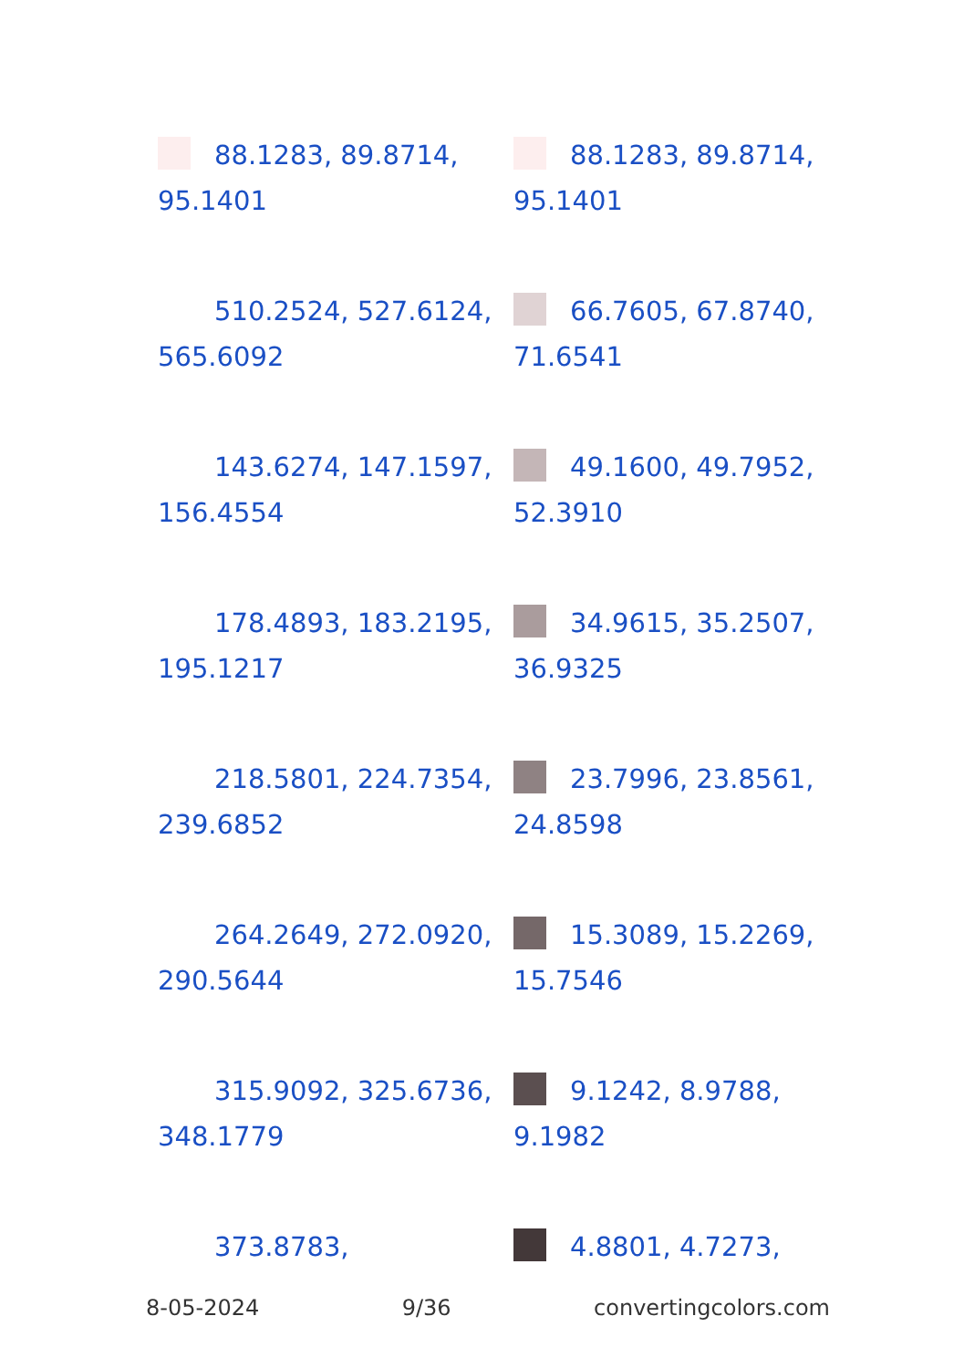88.1283, 89.8714, 95.1401
88.1283, 89.8714, 95.1401
510.2524, 527.6124, 565.6092
66.7605, 67.8740, 71.6541
143.6274, 147.1597, 156.4554
49.1600, 49.7952, 52.3910
178.4893, 183.2195, 195.1217
34.9615, 35.2507, 36.9325
218.5801, 224.7354, 239.6852
23.7996, 23.8561, 24.8598
264.2649, 272.0920, 290.5644
15.3089, 15.2269, 15.7546
315.9092, 325.6736, 348.1779
9.1242, 8.9788, 9.1982
373.8783,
4.8801, 4.7273,
8-05-2024 9/36 convertingcolors.com